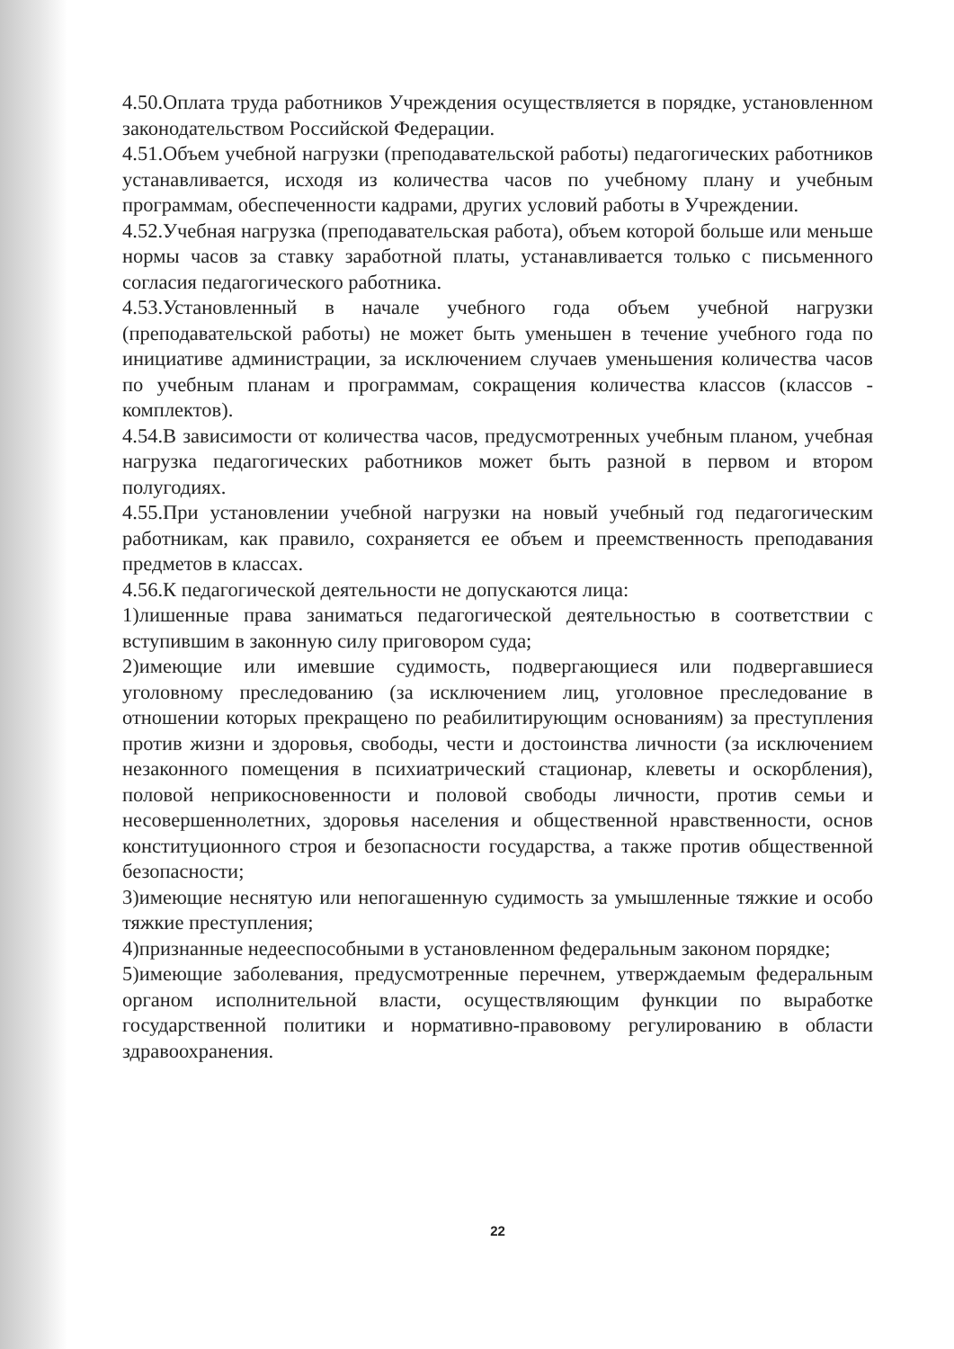4.50.Оплата труда работников Учреждения осуществляется в порядке, установленном законодательством Российской Федерации.
4.51.Объем учебной нагрузки (преподавательской работы) педагогических работников устанавливается, исходя из количества часов по учебному плану и учебным программам, обеспеченности кадрами, других условий работы в Учреждении.
4.52.Учебная нагрузка (преподавательская работа), объем которой больше или меньше нормы часов за ставку заработной платы, устанавливается только с письменного согласия педагогического работника.
4.53.Установленный в начале учебного года объем учебной нагрузки (преподавательской работы) не может быть уменьшен в течение учебного года по инициативе администрации, за исключением случаев уменьшения количества часов по учебным планам и программам, сокращения количества классов (классов - комплектов).
4.54.В зависимости от количества часов, предусмотренных учебным планом, учебная нагрузка педагогических работников может быть разной в первом и втором полугодиях.
4.55.При установлении учебной нагрузки на новый учебный год педагогическим работникам, как правило, сохраняется ее объем и преемственность преподавания предметов в классах.
4.56.К педагогической деятельности не допускаются лица:
1)лишенные права заниматься педагогической деятельностью в соответствии с вступившим в законную силу приговором суда;
2)имеющие или имевшие судимость, подвергающиеся или подвергавшиеся уголовному преследованию (за исключением лиц, уголовное преследование в отношении которых прекращено по реабилитирующим основаниям) за преступления против жизни и здоровья, свободы, чести и достоинства личности (за исключением незаконного помещения в психиатрический стационар, клеветы и оскорбления), половой неприкосновенности и половой свободы личности, против семьи и несовершеннолетних, здоровья населения и общественной нравственности, основ конституционного строя и безопасности государства, а также против общественной безопасности;
3)имеющие неснятую или непогашенную судимость за умышленные тяжкие и особо тяжкие преступления;
4)признанные недееспособными в установленном федеральным законом порядке;
5)имеющие заболевания, предусмотренные перечнем, утверждаемым федеральным органом исполнительной власти, осуществляющим функции по выработке государственной политики и нормативно-правовому регулированию в области здравоохранения.
22